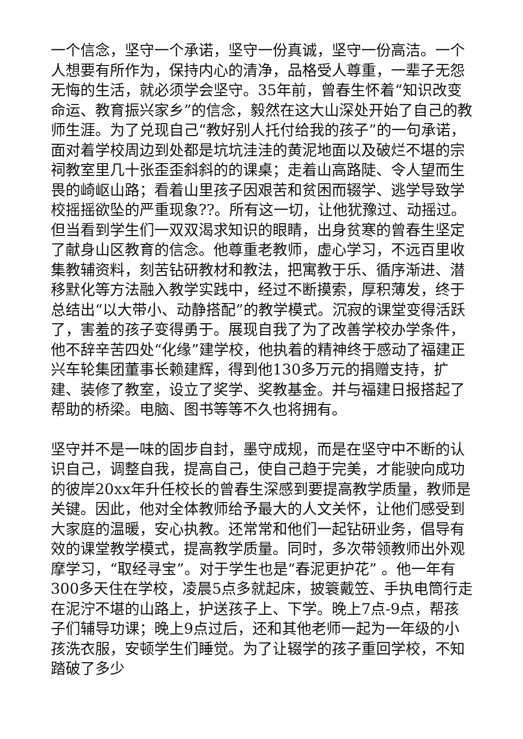一个信念，坚守一个承诺，坚守一份真诚，坚守一份高洁。一个人想要有所作为，保持内心的清净，品格受人尊重，一辈子无怨无悔的生活，就必须学会坚守。35年前，曾春生怀着“知识改变命运、教育振兴家乡”的信念，毅然在这大山深处开始了自己的教师生涯。为了兑现自己“教好别人托付给我的孩子”的一句承诺，面对着学校周边到处都是坑坑洼洼的黄泥地面以及破烂不堪的宗祠教室里几十张歪歪斜斜的的课桌；走着山高路陡、令人望而生畏的崎岖山路；看着山里孩子因艰苦和贫困而辍学、逃学导致学校摇摇欲坠的严重现象??。所有这一切，让他犹豫过、动摇过。但当看到学生们一双双渴求知识的眼睛，出身贫寒的曾春生坚定了献身山区教育的信念。他尊重老教师，虚心学习，不远百里收集教辅资料，刻苦钻研教材和教法，把寓教于乐、循序渐进、潜移默化等方法融入教学实践中，经过不断摸索，厚积薄发，终于总结出“以大带小、动静搭配”的教学模式。沉寂的课堂变得活跃了，害羞的孩子变得勇于。展现自我了为了改善学校办学条件，他不辞辛苦四处“化缘”建学校，他执着的精神终于感动了福建正兴车轮集团董事长赖建辉，得到他130多万元的捐赠支持，扩建、装修了教室，设立了奖学、奖教基金。并与福建日报搭起了帮助的桥梁。电脑、图书等等不久也将拥有。
坚守并不是一味的固步自封，墨守成规，而是在坚守中不断的认识自己，调整自我，提高自己，使自己趋于完美，才能驶向成功的彼岸20xx年升任校长的曾春生深感到要提高教学质量，教师是关键。因此，他对全体教师给予最大的人文关怀，让他们感受到大家庭的温暖，安心执教。还常常和他们一起钻研业务，倡导有效的课堂教学模式，提高教学质量。同时，多次带领教师出外观摩学习，“取经寻宝”。对于学生也是“春泥更护花” 。他一年有300多天住在学校，凌晨5点多就起床，披簑戴笠、手执电筒行走在泥泞不堪的山路上，护送孩子上、下学。晚上7点-9点，帮孩子们辅导功课；晚上9点过后，还和其他老师一起为一年级的小孩洗衣服，安顿学生们睡觉。为了让辍学的孩子重回学校，不知踏破了多少